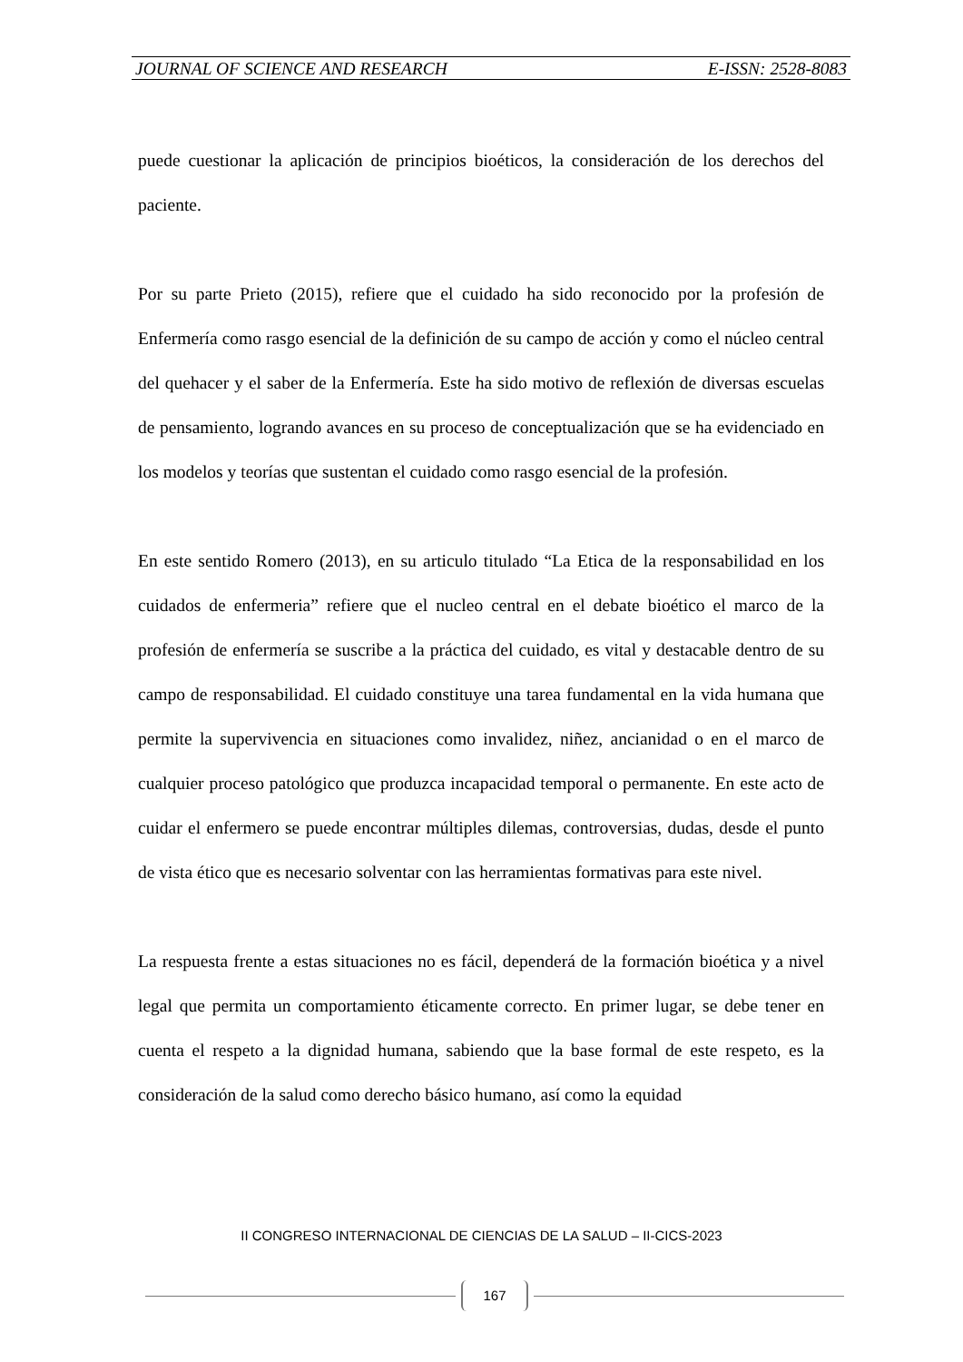JOURNAL OF SCIENCE AND RESEARCH E-ISSN: 2528-8083
puede cuestionar la aplicación de principios bioéticos, la consideración de los derechos del paciente.
Por su parte Prieto (2015), refiere que el cuidado ha sido reconocido por la profesión de Enfermería como rasgo esencial de la definición de su campo de acción y como el núcleo central del quehacer y el saber de la Enfermería. Este ha sido motivo de reflexión de diversas escuelas de pensamiento, logrando avances en su proceso de conceptualización que se ha evidenciado en los modelos y teorías que sustentan el cuidado como rasgo esencial de la profesión.
En este sentido Romero (2013), en su articulo titulado “La Etica de la responsabilidad en los cuidados de enfermeria” refiere que el nucleo central en el debate bioético el marco de la profesión de enfermería se suscribe a la práctica del cuidado, es vital y destacable dentro de su campo de responsabilidad. El cuidado constituye una tarea fundamental en la vida humana que permite la supervivencia en situaciones como invalidez, niñez, ancianidad o en el marco de cualquier proceso patológico que produzca incapacidad temporal o permanente. En este acto de cuidar el enfermero se puede encontrar múltiples dilemas, controversias, dudas, desde el punto de vista ético que es necesario solventar con las herramientas formativas para este nivel.
La respuesta frente a estas situaciones no es fácil, dependerá de la formación bioética y a nivel legal que permita un comportamiento éticamente correcto. En primer lugar, se debe tener en cuenta el respeto a la dignidad humana, sabiendo que la base formal de este respeto, es la consideración de la salud como derecho básico humano, así como la equidad
II CONGRESO INTERNACIONAL DE CIENCIAS DE LA SALUD – II-CICS-2023
167